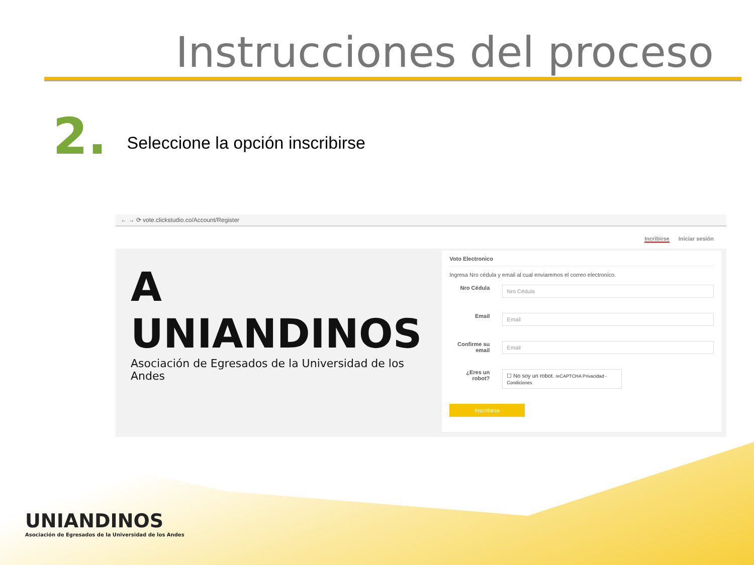Instrucciones del proceso
2.
Seleccione la opción inscribirse
← → ⟳ vote.clickstudio.co/Account/Register
Incribirse Iniciar sesión
A UNIANDINOS
Asociación de Egresados de la Universidad de los Andes
Voto Electronico
Ingresa Nro cédula y email al cual enviaremos el correo electronico.
Nro Cédula
Nro Cédula
Email
Email
Confirme su email
Email
¿Eres un robot?
☐ No soy un robot. reCAPTCHA Privacidad - Condiciones
Inscribirse
UNIANDINOS
Asociación de Egresados de la Universidad de los Andes